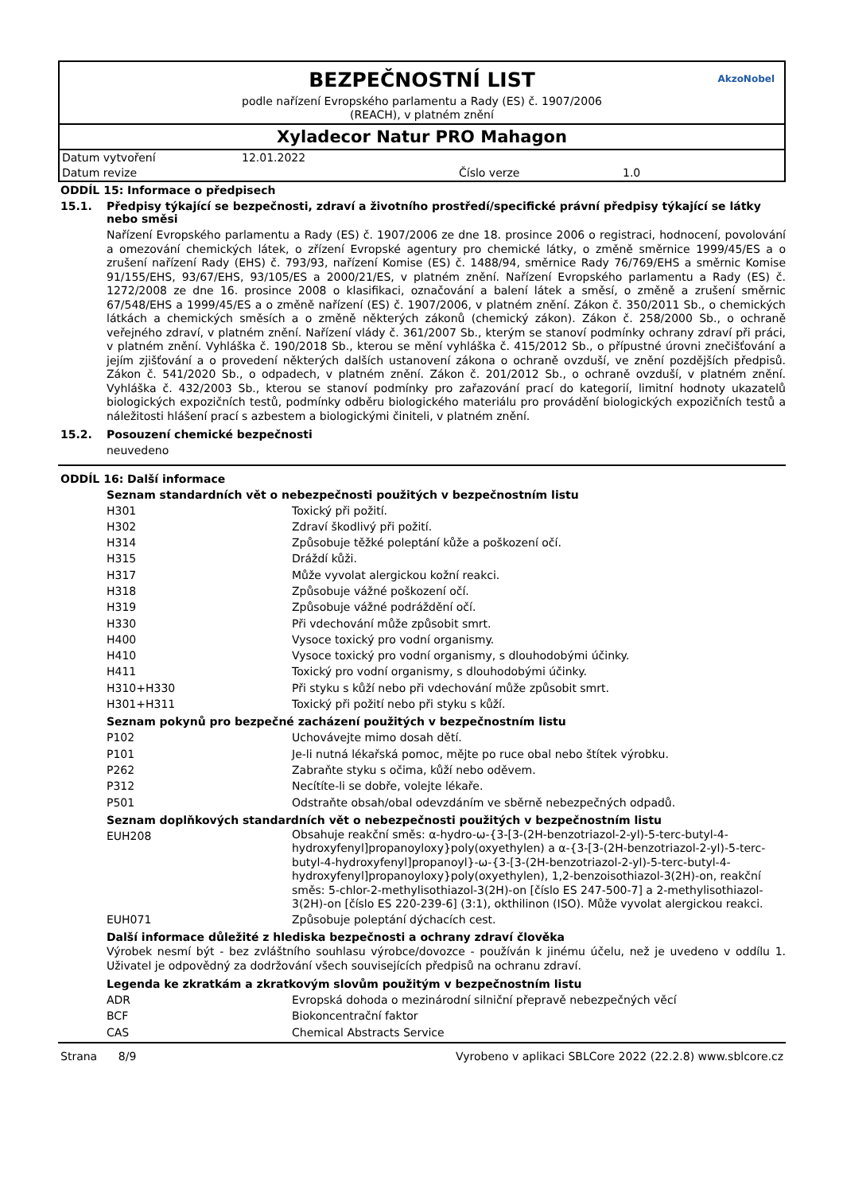BEZPEČNOSTNÍ LIST
podle nařízení Evropského parlamentu a Rady (ES) č. 1907/2006
(REACH), v platném znění
AkzoNobel
Xyladecor Natur PRO Mahagon
| Datum vytvoření | 12.01.2022 | | |
| Datum revize | | Číslo verze | 1.0 |
ODDÍL 15: Informace o předpisech
15.1. Předpisy týkající se bezpečnosti, zdraví a životního prostředí/specifické právní předpisy týkající se látky nebo směsi
Nařízení Evropského parlamentu a Rady (ES) č. 1907/2006 ze dne 18. prosince 2006 o registraci, hodnocení, povolování a omezování chemických látek, o zřízení Evropské agentury pro chemické látky, o změně směrnice 1999/45/ES a o zrušení nařízení Rady (EHS) č. 793/93, nařízení Komise (ES) č. 1488/94, směrnice Rady 76/769/EHS a směrnic Komise 91/155/EHS, 93/67/EHS, 93/105/ES a 2000/21/ES, v platném znění. Nařízení Evropského parlamentu a Rady (ES) č. 1272/2008 ze dne 16. prosince 2008 o klasifikaci, označování a balení látek a směsí, o změně a zrušení směrnic 67/548/EHS a 1999/45/ES a o změně nařízení (ES) č. 1907/2006, v platném znění. Zákon č. 350/2011 Sb., o chemických látkách a chemických směsích a o změně některých zákonů (chemický zákon). Zákon č. 258/2000 Sb., o ochraně veřejného zdraví, v platném znění. Nařízení vlády č. 361/2007 Sb., kterým se stanoví podmínky ochrany zdraví při práci, v platném znění. Vyhláška č. 190/2018 Sb., kterou se mění vyhláška č. 415/2012 Sb., o přípustné úrovni znečišťování a jejím zjišťování a o provedení některých dalších ustanovení zákona o ochraně ovzduší, ve znění pozdějších předpisů. Zákon č. 541/2020 Sb., o odpadech, v platném znění. Zákon č. 201/2012 Sb., o ochraně ovzduší, v platném znění. Vyhláška č. 432/2003 Sb., kterou se stanoví podmínky pro zařazování prací do kategorií, limitní hodnoty ukazatelů biologických expozičních testů, podmínky odběru biologického materiálu pro provádění biologických expozičních testů a náležitosti hlášení prací s azbestem a biologickými činiteli, v platném znění.
15.2. Posouzení chemické bezpečnosti
neuvedeno
ODDÍL 16: Další informace
Seznam standardních vět o nebezpečnosti použitých v bezpečnostním listu
| H301 | Toxický při požití. |
| H302 | Zdraví škodlivý při požití. |
| H314 | Způsobuje těžké poleptání kůže a poškození očí. |
| H315 | Dráždí kůži. |
| H317 | Může vyvolat alergickou kožní reakci. |
| H318 | Způsobuje vážné poškození očí. |
| H319 | Způsobuje vážné podráždění očí. |
| H330 | Při vdechování může způsobit smrt. |
| H400 | Vysoce toxický pro vodní organismy. |
| H410 | Vysoce toxický pro vodní organismy, s dlouhodobými účinky. |
| H411 | Toxický pro vodní organismy, s dlouhodobými účinky. |
| H310+H330 | Při styku s kůží nebo při vdechování může způsobit smrt. |
| H301+H311 | Toxický při požití nebo při styku s kůží. |
Seznam pokynů pro bezpečné zacházení použitých v bezpečnostním listu
| P102 | Uchovávejte mimo dosah dětí. |
| P101 | Je-li nutná lékařská pomoc, mějte po ruce obal nebo štítek výrobku. |
| P262 | Zabraňte styku s očima, kůží nebo oděvem. |
| P312 | Necítíte-li se dobře, volejte lékaře. |
| P501 | Odstraňte obsah/obal odevzdáním ve sběrně nebezpečných odpadů. |
Seznam doplňkových standardních vět o nebezpečnosti použitých v bezpečnostním listu
| EUH208 | Obsahuje reakční směs: α-hydro-ω-{3-[3-(2H-benzotriazol-2-yl)-5-terc-butyl-4-hydroxyfenyl]propanoyloxy}poly(oxyethylen) a α-{3-[3-(2H-benzotriazol-2-yl)-5-terc-butyl-4-hydroxyfenyl]propanoyl}-ω-{3-[3-(2H-benzotriazol-2-yl)-5-terc-butyl-4-hydroxyfenyl]propanoyloxy}poly(oxyethylen), 1,2-benzoisothiazol-3(2H)-on, reakční směs: 5-chlor-2-methylisothiazol-3(2H)-on [číslo ES 247-500-7] a 2-methylisothiazol-3(2H)-on [číslo ES 220-239-6] (3:1), okthilinon (ISO). Může vyvolat alergickou reakci. |
| EUH071 | Způsobuje poleptání dýchacích cest. |
Další informace důležité z hlediska bezpečnosti a ochrany zdraví člověka
Výrobek nesmí být - bez zvláštního souhlasu výrobce/dovozce - používán k jinému účelu, než je uvedeno v oddílu 1. Uživatel je odpovědný za dodržování všech souvisejících předpisů na ochranu zdraví.
Legenda ke zkratkám a zkratkovým slovům použitým v bezpečnostním listu
| ADR | Evropská dohoda o mezinárodní silniční přepravě nebezpečných věcí |
| BCF | Biokoncentrační faktor |
| CAS | Chemical Abstracts Service |
Strana 8/9 Vyrobeno v aplikaci SBLCore 2022 (22.2.8) www.sblcore.cz